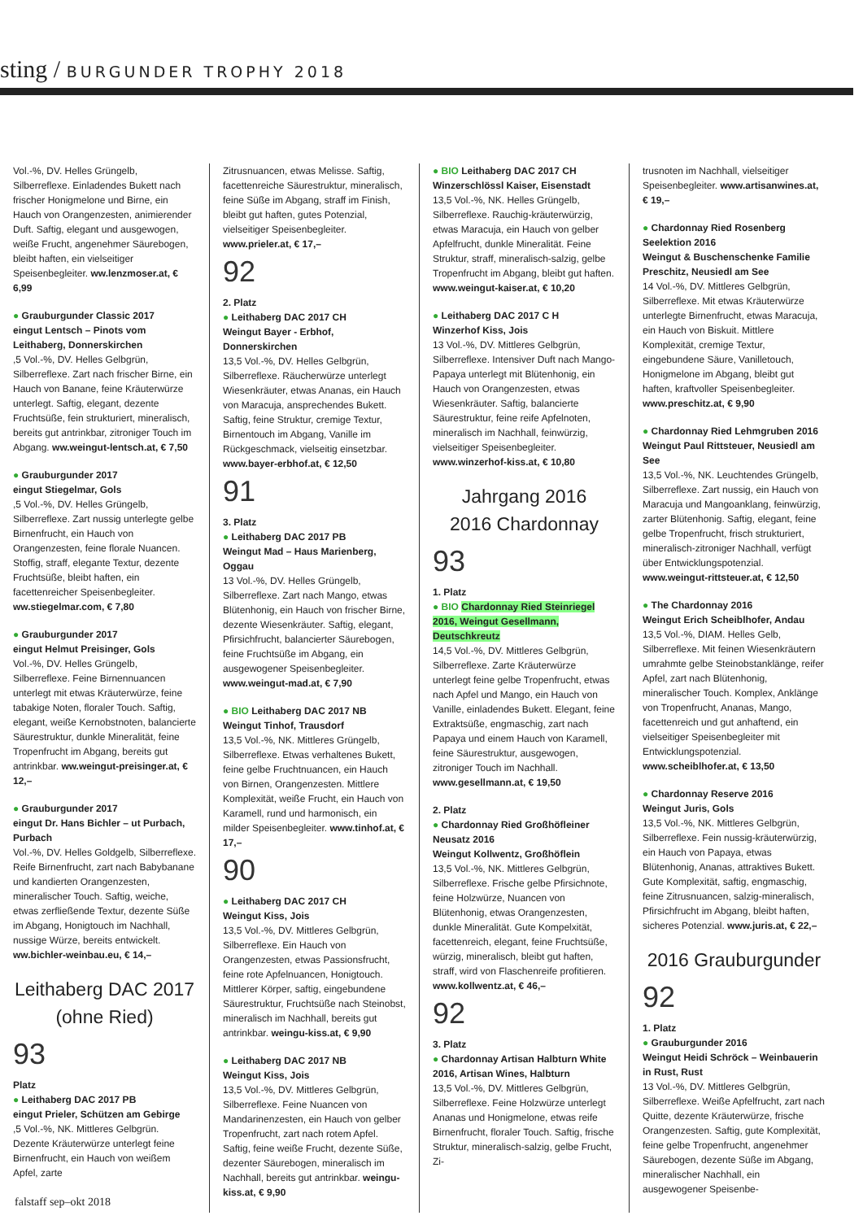sting / BURGUNDER TROPHY 2018
Vol.-%, DV. Helles Grüngelb, Silberreflexe. Einladendes Bukett nach frischer Honigmelone und Birne, ein Hauch von Orangenzesten, animierender Duft. Saftig, elegant und ausgewogen, weiße Frucht, angenehmer Säurebogen, bleibt haften, ein vielseitiger Speisenbegleiter. ww.lenzmoser.at, € 6,99
● Grauburgunder Classic 2017
eingut Lentsch – Pinots vom Leithaberg, Donnerskirchen
,5 Vol.-%, DV. Helles Gelbgrün, Silberreflexe. Zart nach frischer Birne, ein Hauch von Banane, feine Kräuterwürze unterlegt. Saftig, elegant, dezente Fruchtsüße, fein strukturiert, mineralisch, bereits gut antrinkbar, zitroniger Touch im Abgang. ww.weingut-lentsch.at, € 7,50
● Grauburgunder 2017
eingut Stiegelmar, Gols
,5 Vol.-%, DV. Helles Grüngelb, Silberreflexe. Zart nussig unterlegte gelbe Birnenfrucht, ein Hauch von Orangenzesten, feine florale Nuancen. Stoffig, straff, elegante Textur, dezente Fruchtsüße, bleibt haften, ein facettenreicher Speisenbegleiter. ww.stiegelmar.com, € 7,80
● Grauburgunder 2017
eingut Helmut Preisinger, Gols
Vol.-%, DV. Helles Grüngelb, Silberreflexe. Feine Birnennuancen unterlegt mit etwas Kräuterwürze, feine tabakige Noten, floraler Touch. Saftig, elegant, weiße Kernobstnoten, balancierte Säurestruktur, dunkle Mineralität, feine Tropenfrucht im Abgang, bereits gut antrinkbar. ww.weingut-preisinger.at, € 12,–
● Grauburgunder 2017
eingut Dr. Hans Bichler – ut Purbach, Purbach
Vol.-%, DV. Helles Goldgelb, Silberreflexe. Reife Birnenfrucht, zart nach Babybanane und kandierten Orangenzesten, mineralischer Touch. Saftig, weiche, etwas zerfließende Textur, dezente Süße im Abgang, Honigtouch im Nachhall, nussige Würze, bereits entwickelt. ww.bichler-weinbau.eu, € 14,–
Leithaberg DAC 2017
(ohne Ried)
93
Platz
● Leithaberg DAC 2017 PB
eingut Prieler, Schützen am Gebirge
,5 Vol.-%, NK. Mittleres Gelbgrün. Dezente Kräuterwürze unterlegt feine Birnenfrucht, ein Hauch von weißem Apfel, zarte
Zitrusnuancen, etwas Melisse. Saftig, facettenreiche Säurestruktur, mineralisch, feine Süße im Abgang, straff im Finish, bleibt gut haften, gutes Potenzial, vielseitiger Speisenbegleiter. www.prieler.at, € 17,–
92
2. Platz
● Leithaberg DAC 2017 CH
Weingut Bayer - Erbhof, Donnerskirchen
13,5 Vol.-%, DV. Helles Gelbgrün, Silberreflexe. Räucherwürze unterlegt Wiesenkräuter, etwas Ananas, ein Hauch von Maracuja, ansprechendes Bukett. Saftig, feine Struktur, cremige Textur, Birnentouch im Abgang, Vanille im Rückgeschmack, vielseitig einsetzbar. www.bayer-erbhof.at, € 12,50
91
3. Platz
● Leithaberg DAC 2017 PB
Weingut Mad – Haus Marienberg, Oggau
13 Vol.-%, DV. Helles Grüngelb, Silberreflexe. Zart nach Mango, etwas Blütenhonig, ein Hauch von frischer Birne, dezente Wiesenkräuter. Saftig, elegant, Pfirsichfrucht, balancierter Säurebogen, feine Fruchtsüße im Abgang, ein ausgewogener Speisenbegleiter. www.weingut-mad.at, € 7,90
● BIO Leithaberg DAC 2017 NB
Weingut Tinhof, Trausdorf
13,5 Vol.-%, NK. Mittleres Grüngelb, Silberreflexe. Etwas verhaltenes Bukett, feine gelbe Fruchtnuancen, ein Hauch von Birnen, Orangenzesten. Mittlere Komplexität, weiße Frucht, ein Hauch von Karamell, rund und harmonisch, ein milder Speisenbegleiter. www.tinhof.at, € 17,–
90
● Leithaberg DAC 2017 CH
Weingut Kiss, Jois
13,5 Vol.-%, DV. Mittleres Gelbgrün, Silberreflexe. Ein Hauch von Orangenzesten, etwas Passionsfrucht, feine rote Apfelnuancen, Honigtouch. Mittlerer Körper, saftig, eingebundene Säurestruktur, Fruchtsüße nach Steinobst, mineralisch im Nachhall, bereits gut antrinkbar. weingu-kiss.at, € 9,90
● Leithaberg DAC 2017 NB
Weingut Kiss, Jois
13,5 Vol.-%, DV. Mittleres Gelbgrün, Silberreflexe. Feine Nuancen von Mandarinenzesten, ein Hauch von gelber Tropenfrucht, zart nach rotem Apfel. Saftig, feine weiße Frucht, dezente Süße, dezenter Säurebogen, mineralisch im Nachhall, bereits gut antrinkbar. weingu-kiss.at, € 9,90
● BIO Leithaberg DAC 2017 CH
Winzerschlössl Kaiser, Eisenstadt
13,5 Vol.-%, NK. Helles Grüngelb, Silberreflexe. Rauchig-kräuterwürzig, etwas Maracuja, ein Hauch von gelber Apfelfrucht, dunkle Mineralität. Feine Struktur, straff, mineralisch-salzig, gelbe Tropenfrucht im Abgang, bleibt gut haften. www.weingut-kaiser.at, € 10,20
● Leithaberg DAC 2017 C H
Winzerhof Kiss, Jois
13 Vol.-%, DV. Mittleres Gelbgrün, Silberreflexe. Intensiver Duft nach Mango-Papaya unterlegt mit Blütenhonig, ein Hauch von Orangenzesten, etwas Wiesenkräuter. Saftig, balancierte Säurestruktur, feine reife Apfelnoten, mineralisch im Nachhall, feinwürzig, vielseitiger Speisenbegleiter. www.winzerhof-kiss.at, € 10,80
Jahrgang 2016
2016 Chardonnay
93
1. Platz
● BIO Chardonnay Ried Steinriegel 2016, Weingut Gesellmann, Deutschkreutz
14,5 Vol.-%, DV. Mittleres Gelbgrün, Silberreflexe. Zarte Kräuterwürze unterlegt feine gelbe Tropenfrucht, etwas nach Apfel und Mango, ein Hauch von Vanille, einladendes Bukett. Elegant, feine Extraktsüße, engmaschig, zart nach Papaya und einem Hauch von Karamell, feine Säurestruktur, ausgewogen, zitroniger Touch im Nachhall. www.gesellmann.at, € 19,50
2. Platz
● Chardonnay Ried Großhöfleiner Neusatz 2016
Weingut Kollwentz, Großhöflein
13,5 Vol.-%, NK. Mittleres Gelbgrün, Silberreflexe. Frische gelbe Pfirsichnote, feine Holzwürze, Nuancen von Blütenhonig, etwas Orangenzesten, dunkle Mineralität. Gute Kompelxität, facettenreich, elegant, feine Fruchtsüße, würzig, mineralisch, bleibt gut haften, straff, wird von Flaschenreife profitieren. www.kollwentz.at, € 46,–
92
3. Platz
● Chardonnay Artisan Halbturn White 2016, Artisan Wines, Halbturn
13,5 Vol.-%, DV. Mittleres Gelbgrün, Silberreflexe. Feine Holzwürze unterlegt Ananas und Honigmelone, etwas reife Birnenfrucht, floraler Touch. Saftig, frische Struktur, mineralisch-salzig, gelbe Frucht, Zi-
trusnoten im Nachhall, vielseitiger Speisenbegleiter. www.artisanwines.at, € 19,–
● Chardonnay Ried Rosenberg Seelektion 2016
Weingut & Buschenschenke Familie Preschitz, Neusiedl am See
14 Vol.-%, DV. Mittleres Gelbgrün, Silberreflexe. Mit etwas Kräuterwürze unterlegte Birnenfrucht, etwas Maracuja, ein Hauch von Biskuit. Mittlere Komplexität, cremige Textur, eingebundene Säure, Vanilletouch, Honigmelone im Abgang, bleibt gut haften, kraftvoller Speisenbegleiter. www.preschitz.at, € 9,90
● Chardonnay Ried Lehmgruben 2016
Weingut Paul Rittsteuer, Neusiedl am See
13,5 Vol.-%, NK. Leuchtendes Grüngelb, Silberreflexe. Zart nussig, ein Hauch von Maracuja und Mangoanklang, feinwürzig, zarter Blütenhonig. Saftig, elegant, feine gelbe Tropenfrucht, frisch strukturiert, mineralisch-zitroniger Nachhall, verfügt über Entwicklungspotenzial. www.weingut-rittsteuer.at, € 12,50
● The Chardonnay 2016
Weingut Erich Scheiblhofer, Andau
13,5 Vol.-%, DIAM. Helles Gelb, Silberreflexe. Mit feinen Wiesenkräutern umrahmte gelbe Steinobstanklänge, reifer Apfel, zart nach Blütenhonig, mineralischer Touch. Komplex, Anklänge von Tropenfrucht, Ananas, Mango, facettenreich und gut anhaftend, ein vielseitiger Speisenbegleiter mit Entwicklungspotenzial. www.scheiblhofer.at, € 13,50
● Chardonnay Reserve 2016
Weingut Juris, Gols
13,5 Vol.-%, NK. Mittleres Gelbgrün, Silberreflexe. Fein nussig-kräuterwürzig, ein Hauch von Papaya, etwas Blütenhonig, Ananas, attraktives Bukett. Gute Komplexität, saftig, engmaschig, feine Zitrusnuancen, salzig-mineralisch, Pfirsichfrucht im Abgang, bleibt haften, sicheres Potenzial. www.juris.at, € 22,–
2016 Grauburgunder
92
1. Platz
● Grauburgunder 2016
Weingut Heidi Schröck – Weinbauerin in Rust, Rust
13 Vol.-%, DV. Mittleres Gelbgrün, Silberreflexe. Weiße Apfelfrucht, zart nach Quitte, dezente Kräuterwürze, frische Orangenzesten. Saftig, gute Komplexität, feine gelbe Tropenfrucht, angenehmer Säurebogen, dezente Süße im Abgang, mineralischer Nachhall, ein ausgewogener Speisenbe-
falstaff sep–okt 2018